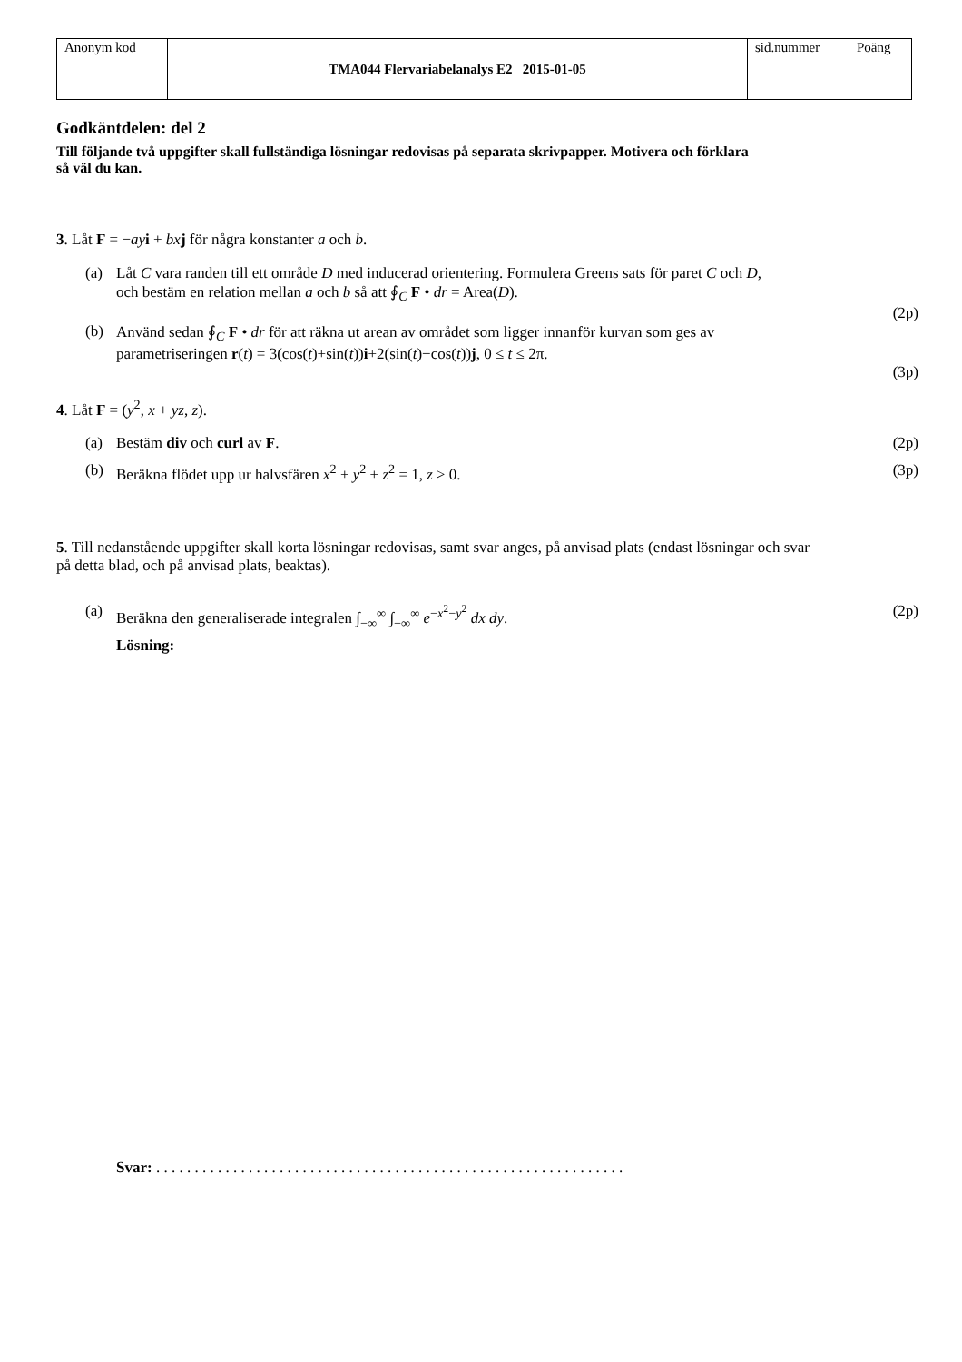| Anonym kod | TMA044 Flervariabelanalys E2 2015-01-05 | sid.nummer | Poäng |
Godkäntdelen: del 2
Till följande två uppgifter skall fullständiga lösningar redovisas på separata skrivpapper. Motivera och förklara så väl du kan.
3. Låt F = −ay i + bx j för några konstanter a och b.
(a) Låt C vara randen till ett område D med inducerad orientering. Formulera Greens sats för paret C och D, och bestäm en relation mellan a och b så att ∮<sub>C</sub> F • dr = Area(D).
(2p)
(b) Använd sedan ∮<sub>C</sub> F • dr för att räkna ut arean av området som ligger innanför kurvan som ges av parametriseringen r(t) = 3(cos(t)+sin(t))i+2(sin(t)−cos(t))j, 0 ≤ t ≤ 2π.
(3p)
4. Låt F = (y<sup>2</sup>, x + yz, z).
(a) Bestäm div och curl av F. (2p)
(b) Beräkna flödet upp ur halvsfären x<sup>2</sup> + y<sup>2</sup> + z<sup>2</sup> = 1, z ≥ 0.
(3p)
5. Till nedanstående uppgifter skall korta lösningar redovisas, samt svar anges, på anvisad plats (endast lösningar och svar på detta blad, och på anvisad plats, beaktas).
(a) Beräkna den generaliserade integralen ∫<sub>−∞</sub><sup>∞</sup> ∫<sub>−∞</sub><sup>∞</sup> e<sup>−x<sup>2</sup>−y<sup>2</sup></sup> dx dy.
(2p)
Lösning:
Svar: . . . . . . . . . . . . . . . . . . . . . . . . . . . . . . . . . . . . . . . . . . . . . . . . . . . . . . . . . . . . .